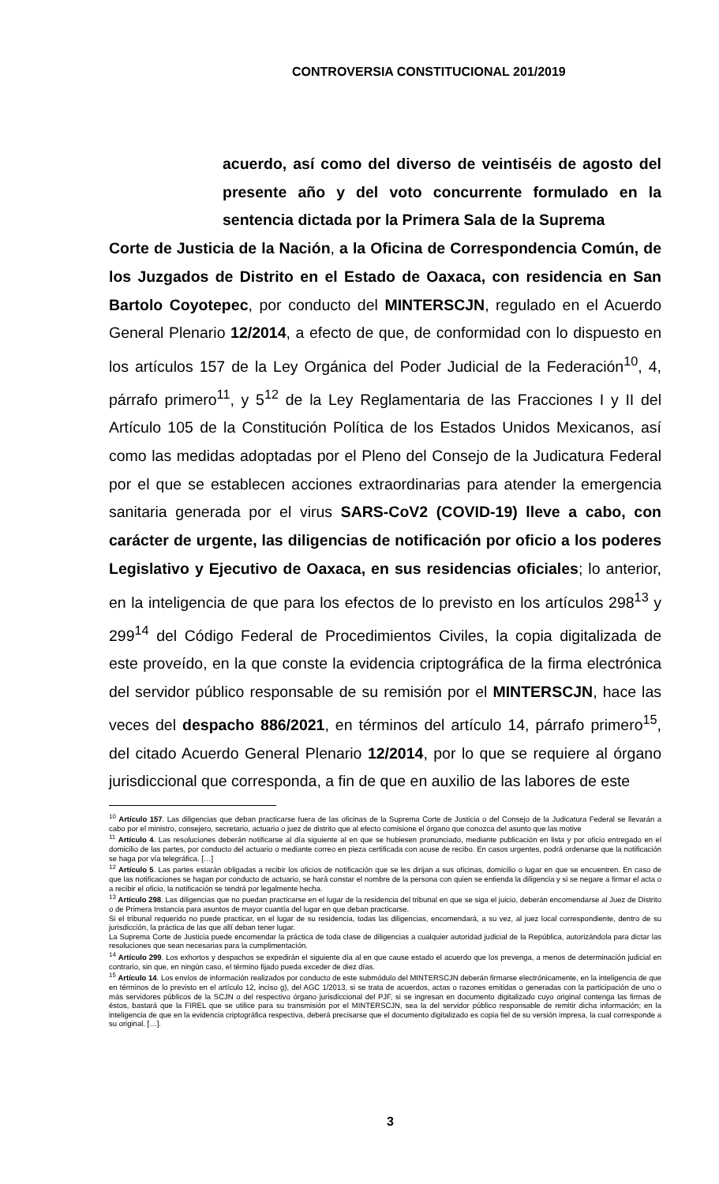CONTROVERSIA CONSTITUCIONAL 201/2019
acuerdo, así como del diverso de veintiséis de agosto del presente año y del voto concurrente formulado en la sentencia dictada por la Primera Sala de la Suprema
Corte de Justicia de la Nación, a la Oficina de Correspondencia Común, de los Juzgados de Distrito en el Estado de Oaxaca, con residencia en San Bartolo Coyotepec, por conducto del MINTERSCJN, regulado en el Acuerdo General Plenario 12/2014, a efecto de que, de conformidad con lo dispuesto en los artículos 157 de la Ley Orgánica del Poder Judicial de la Federación<sup>10</sup>, 4, párrafo primero<sup>11</sup>, y 5<sup>12</sup> de la Ley Reglamentaria de las Fracciones I y II del Artículo 105 de la Constitución Política de los Estados Unidos Mexicanos, así como las medidas adoptadas por el Pleno del Consejo de la Judicatura Federal por el que se establecen acciones extraordinarias para atender la emergencia sanitaria generada por el virus SARS-CoV2 (COVID-19) lleve a cabo, con carácter de urgente, las diligencias de notificación por oficio a los poderes Legislativo y Ejecutivo de Oaxaca, en sus residencias oficiales; lo anterior, en la inteligencia de que para los efectos de lo previsto en los artículos 298<sup>13</sup> y 299<sup>14</sup> del Código Federal de Procedimientos Civiles, la copia digitalizada de este proveído, en la que conste la evidencia criptográfica de la firma electrónica del servidor público responsable de su remisión por el MINTERSCJN, hace las veces del despacho 886/2021, en términos del artículo 14, párrafo primero<sup>15</sup>, del citado Acuerdo General Plenario 12/2014, por lo que se requiere al órgano jurisdiccional que corresponda, a fin de que en auxilio de las labores de este
<sup>10</sup> Artículo 157. Las diligencias que deban practicarse fuera de las oficinas de la Suprema Corte de Justicia o del Consejo de la Judicatura Federal se llevarán a cabo por el ministro, consejero, secretario, actuario o juez de distrito que al efecto comisione el órgano que conozca del asunto que las motive
<sup>11</sup> Artículo 4. Las resoluciones deberán notificarse al día siguiente al en que se hubiesen pronunciado, mediante publicación en lista y por oficio entregado en el domicilio de las partes, por conducto del actuario o mediante correo en pieza certificada con acuse de recibo. En casos urgentes, podrá ordenarse que la notificación se haga por vía telegráfica. […]
<sup>12</sup> Artículo 5. Las partes estarán obligadas a recibir los oficios de notificación que se les dirijan a sus oficinas, domicilio o lugar en que se encuentren. En caso de que las notificaciones se hagan por conducto de actuario, se hará constar el nombre de la persona con quien se entienda la diligencia y si se negare a firmar el acta o a recibir el oficio, la notificación se tendrá por legalmente hecha.
<sup>13</sup> Artículo 298. Las diligencias que no puedan practicarse en el lugar de la residencia del tribunal en que se siga el juicio, deberán encomendarse al Juez de Distrito o de Primera Instancia para asuntos de mayor cuantía del lugar en que deban practicarse.
Si el tribunal requerido no puede practicar, en el lugar de su residencia, todas las diligencias, encomendará, a su vez, al juez local correspondiente, dentro de su jurisdicción, la práctica de las que allí deban tener lugar.
La Suprema Corte de Justicia puede encomendar la práctica de toda clase de diligencias a cualquier autoridad judicial de la República, autorizándola para dictar las resoluciones que sean necesarias para la cumplimentación.
<sup>14</sup> Artículo 299. Los exhortos y despachos se expedirán el siguiente día al en que cause estado el acuerdo que los prevenga, a menos de determinación judicial en contrario, sin que, en ningún caso, el término fijado pueda exceder de diez días.
<sup>15</sup> Artículo 14. Los envíos de información realizados por conducto de este submódulo del MINTERSCJN deberán firmarse electrónicamente, en la inteligencia de que en términos de lo previsto en el artículo 12, inciso g), del AGC 1/2013, si se trata de acuerdos, actas o razones emitidas o generadas con la participación de uno o más servidores públicos de la SCJN o del respectivo órgano jurisdiccional del PJF, si se ingresan en documento digitalizado cuyo original contenga las firmas de éstos, bastará que la FIREL que se utilice para su transmisión por el MINTERSCJN, sea la del servidor público responsable de remitir dicha información; en la inteligencia de que en la evidencia criptográfica respectiva, deberá precisarse que el documento digitalizado es copia fiel de su versión impresa, la cual corresponde a su original. […].
3